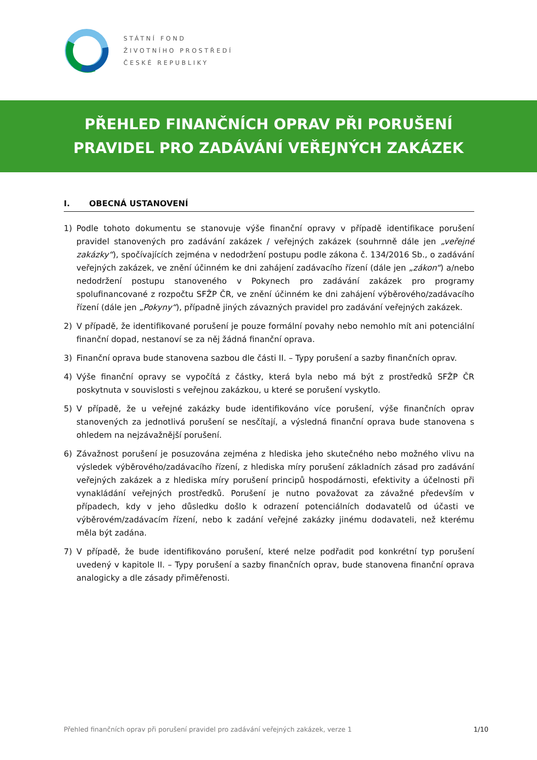STÁTNÍ FOND
ŽIVOTNÍHO PROSTŘEDÍ
ČESKÉ REPUBLIKY
PŘEHLED FINANČNÍCH OPRAV PŘI PORUŠENÍ
PRAVIDEL PRO ZADÁVÁNÍ VEŘEJNÝCH ZAKÁZEK
I. OBECNÁ USTANOVENÍ
1) Podle tohoto dokumentu se stanovuje výše finanční opravy v případě identifikace porušení pravidel stanovených pro zadávání zakázek / veřejných zakázek (souhrnně dále jen „veřejné zakázky“), spočívajících zejména v nedodržení postupu podle zákona č. 134/2016 Sb., o zadávání veřejných zakázek, ve znění účinném ke dni zahájení zadávacího řízení (dále jen „zákon“) a/nebo nedodržení postupu stanoveného v Pokynech pro zadávání zakázek pro programy spolufinancované z rozpočtu SFŽP ČR, ve znění účinném ke dni zahájení výběrového/zadávacího řízení (dále jen „Pokyny“), případně jiných závazných pravidel pro zadávání veřejných zakázek.
2) V případě, že identifikované porušení je pouze formální povahy nebo nemohlo mít ani potenciální finanční dopad, nestanoví se za něj žádná finanční oprava.
3) Finanční oprava bude stanovena sazbou dle části II. – Typy porušení a sazby finančních oprav.
4) Výše finanční opravy se vypočítá z částky, která byla nebo má být z prostředků SFŽP ČR poskytnuta v souvislosti s veřejnou zakázkou, u které se porušení vyskytlo.
5) V případě, že u veřejné zakázky bude identifikováno více porušení, výše finančních oprav stanovených za jednotlivá porušení se nesčítají, a výsledná finanční oprava bude stanovena s ohledem na nejzávažnější porušení.
6) Závažnost porušení je posuzována zejména z hlediska jeho skutečného nebo možného vlivu na výsledek výběrového/zadávacího řízení, z hlediska míry porušení základních zásad pro zadávání veřejných zakázek a z hlediska míry porušení principů hospodárnosti, efektivity a účelnosti při vynakládání veřejných prostředků. Porušení je nutno považovat za závažné především v případech, kdy v jeho důsledku došlo k odrazení potenciálních dodavatelů od účasti ve výběrovém/zadávacím řízení, nebo k zadání veřejné zakázky jinému dodavateli, než kterému měla být zadána.
7) V případě, že bude identifikováno porušení, které nelze podřadit pod konkrétní typ porušení uvedený v kapitole II. – Typy porušení a sazby finančních oprav, bude stanovena finanční oprava analogicky a dle zásady přiměřenosti.
Přehled finančních oprav při porušení pravidel pro zadávání veřejných zakázek, verze 1 1/10